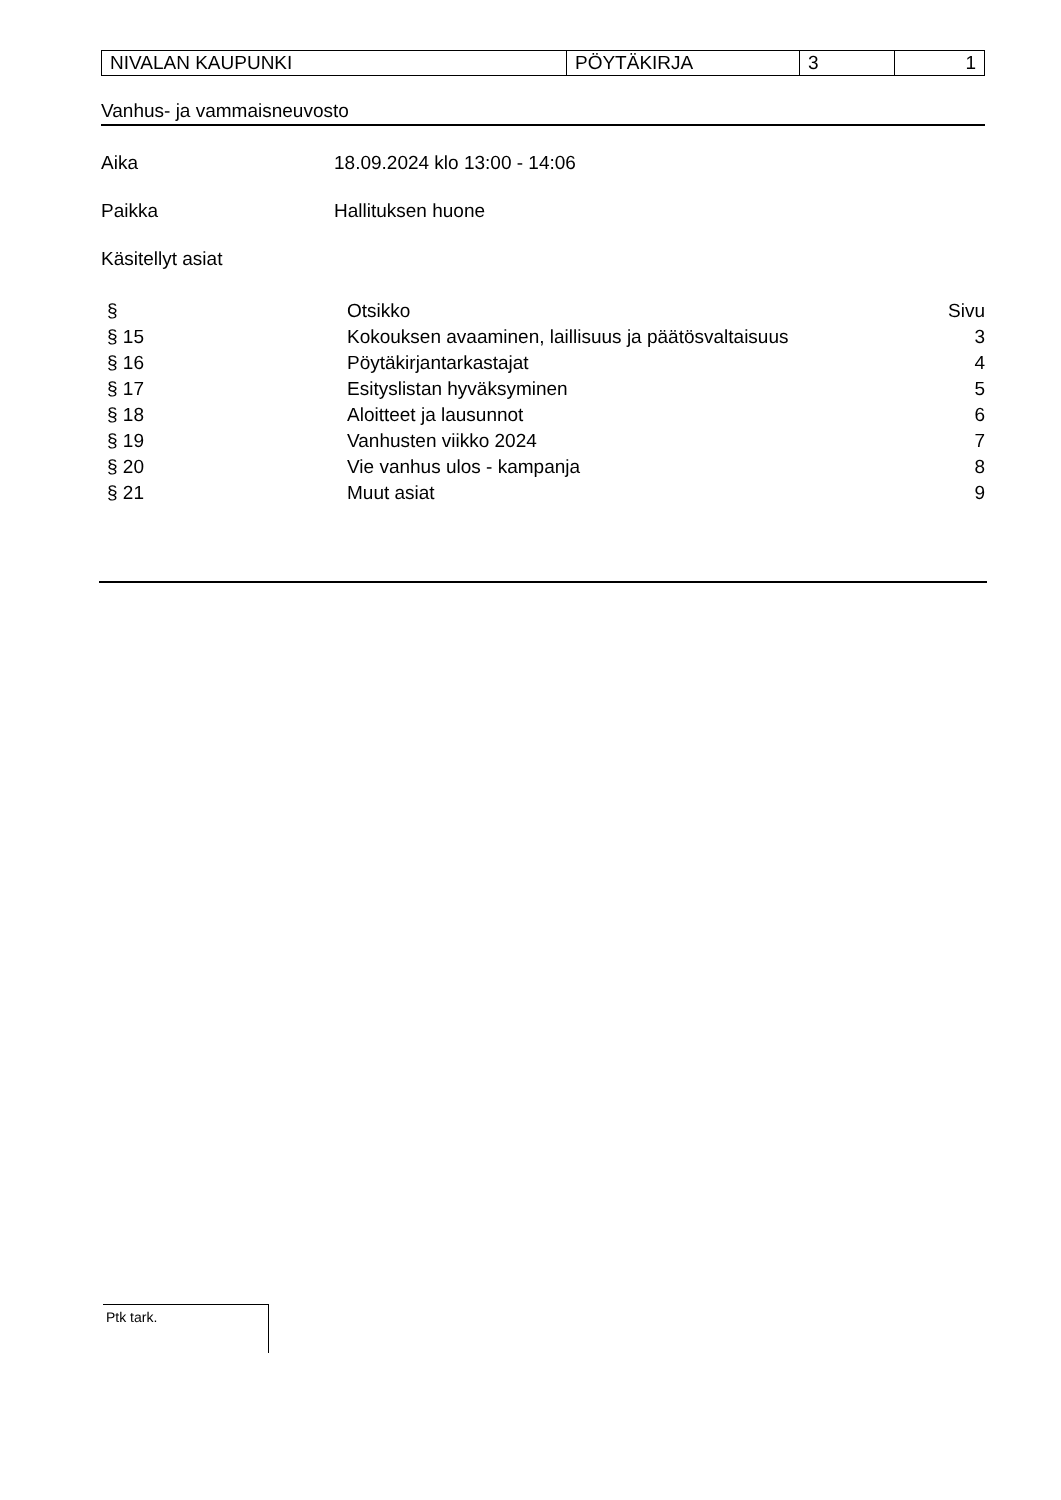| NIVALAN KAUPUNKI | PÖYTÄKIRJA | 3 | 1 |
Vanhus- ja vammaisneuvosto
Aika 18.09.2024 klo 13:00 - 14:06
Paikka Hallituksen huone
Käsitellyt asiat
| § | Otsikko | Sivu |
| § 15 | Kokouksen avaaminen, laillisuus ja päätösvaltaisuus | 3 |
| § 16 | Pöytäkirjantarkastajat | 4 |
| § 17 | Esityslistan hyväksyminen | 5 |
| § 18 | Aloitteet ja lausunnot | 6 |
| § 19 | Vanhusten viikko 2024 | 7 |
| § 20 | Vie vanhus ulos - kampanja | 8 |
| § 21 | Muut asiat | 9 |
Ptk tark.